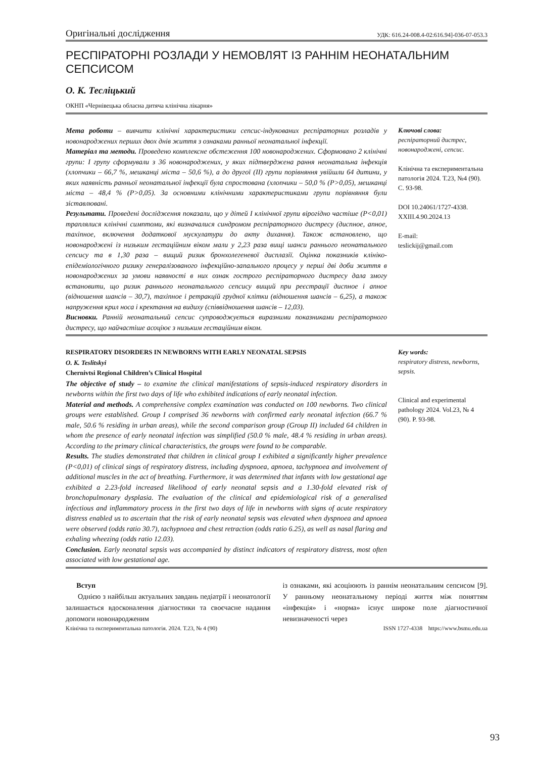Оригінальні дослідження УДК: 616.24-008.4-02:616.94]-036-07-053.3
РЕСПІРАТОРНІ РОЗЛАДИ У НЕМОВЛЯТ ІЗ РАННІМ НЕОНАТАЛЬНИМ СЕПСИСОМ
О. К. Тесліцький
ОКНП «Чернівецька обласна дитяча клінічна лікарня»
Мета роботи – вивчити клінічні характеристики сепсис-індукованих респіраторних розладів у новонароджених перших двох днів життя з ознаками ранньої неонатальної інфекції.
Матеріал та методи. Проведено комплексне обстеження 100 новонароджених. Сформовано 2 клінічні групи: I групу сформували з 36 новонароджених, у яких підтверджена рання неонатальна інфекція (хлопчики – 66,7 %, мешканці міста – 50,6 %), а до другої (II) групи порівняння увійшли 64 дитини, у яких наявність ранньої неонатальної інфекції була спростована (хлопчики – 50,0 % (P>0,05), мешканці міста – 48,4 % (P>0,05). За основними клінічними характеристиками групи порівняння були зіставлювані.
Результати. Проведені дослідження показали, що у дітей I клінічної групи вірогідно частіше (P<0,01) траплялися клінічні симптоми, які визначалися синдромом респіраторного дистресу (диспное, апное, тахіпное, включення додаткової мускулатури до акту дихання). Також встановлено, що новонароджені із низьким гестаційним віком мали у 2,23 раза вищі шанси раннього неонатального сепсису та в 1,30 раза – вищий ризик бронхолегеневої дисплазії. Оцінка показників клініко-епідеміологічного ризику генералізованого інфекційно-запального процесу у перші дві доби життя в новонароджених за умови наявності в них ознак гострого респіраторного дистресу дала змогу встановити, що ризик раннього неонатального сепсису вищий при реєстрації диспное і апное (відношення шансів – 30,7), тахіпное і ретракцій грудної клітки (відношення шансів – 6,25), а також напруження крил носа і кректання на видиху (співвідношення шансів – 12,03).
Висновки. Ранній неонатальний сепсис супроводжується виразними показниками респіраторного дистресу, що найчастіше асоціює з низьким гестаційним віком.
Ключові слова:
респіраторний дистрес, новонароджені, сепсис.
Клінічна та експериментальна патологія 2024. Т.23, №4 (90). С. 93-98.
DOI 10.24061/1727-4338. XXIII.4.90.2024.13
E-mail:
teslickij@gmail.com
RESPIRATORY DISORDERS IN NEWBORNS WITH EARLY NEONATAL SEPSIS
O. K. Teslitskyi
Chernivtsi Regional Children’s Clinical Hospital
The objective of study – to examine the clinical manifestations of sepsis-induced respiratory disorders in newborns within the first two days of life who exhibited indications of early neonatal infection.
Material and methods. A comprehensive complex examination was conducted on 100 newborns. Two clinical groups were established. Group I comprised 36 newborns with confirmed early neonatal infection (66.7 % male, 50.6 % residing in urban areas), while the second comparison group (Group II) included 64 children in whom the presence of early neonatal infection was simplified (50.0 % male, 48.4 % residing in urban areas). According to the primary clinical characteristics, the groups were found to be comparable.
Results. The studies demonstrated that children in clinical group I exhibited a significantly higher prevalence (P<0,01) of clinical sings of respiratory distress, including dyspnoea, apnoea, tachypnoea and involvement of additional muscles in the act of breathing. Furthermore, it was determined that infants with low gestational age exhibited a 2.23-fold increased likelihood of early neonatal sepsis and a 1.30-fold elevated risk of bronchopulmonary dysplasia. The evaluation of the clinical and epidemiological risk of a generalised infectious and inflammatory process in the first two days of life in newborns with signs of acute respiratory distress enabled us to ascertain that the risk of early neonatal sepsis was elevated when dyspnoea and apnoea were observed (odds ratio 30.7), tachypnoea and chest retraction (odds ratio 6.25), as well as nasal flaring and exhaling wheezing (odds ratio 12.03).
Conclusion. Early neonatal sepsis was accompanied by distinct indicators of respiratory distress, most often associated with low gestational age.
Key words:
respiratory distress, newborns, sepsis.
Clinical and experimental pathology 2024. Vol.23, № 4 (90). P. 93-98.
Вступ
Однією з найбільш актуальних завдань педіатрії і неонатології залишається вдосконалення діагностики та своєчасне надання допомоги новонародженим
із ознаками, які асоціюють із раннім неонатальним сепсисом [9]. У ранньому неонатальному періоді життя між поняттям «інфекція» і «норма» існує широке поле діагностичної невизначеності через
Клінічна та експериментальна патологія. 2024. Т.23, № 4 (90) ISSN 1727-4338 https://www.bsmu.edu.ua
93